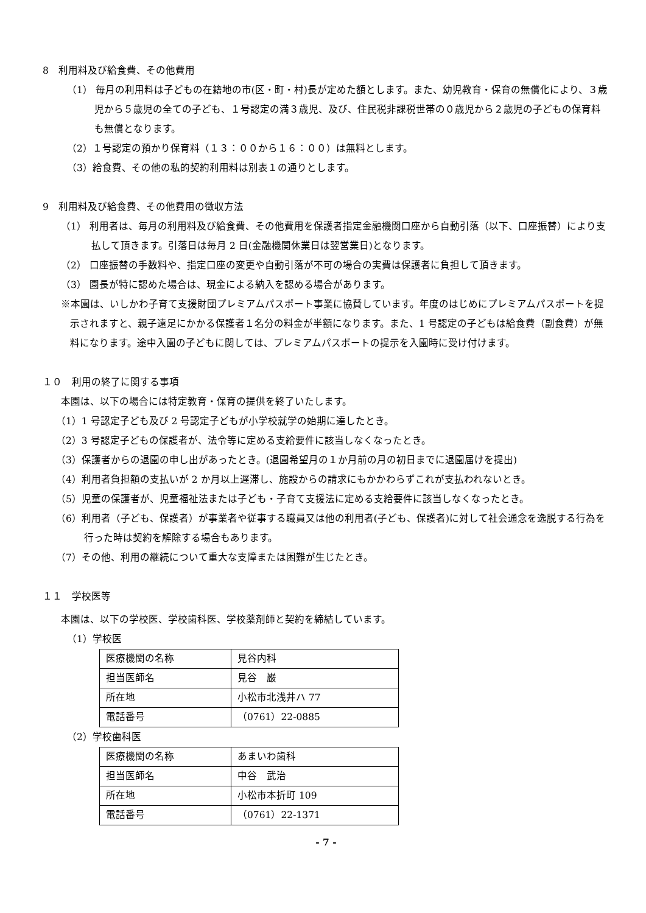8　利用料及び給食費、その他費用
（1） 毎月の利用料は子どもの在籍地の市(区・町・村)長が定めた額とします。また、幼児教育・保育の無償化により、３歳児から５歳児の全ての子ども、１号認定の満３歳児、及び、住民税非課税世帯の０歳児から２歳児の子どもの保育料も無償となります。
（2）１号認定の預かり保育料（１３：００から１６：００）は無料とします。
（3）給食費、その他の私的契約利用料は別表１の通りとします。
9　利用料及び給食費、その他費用の徴収方法
（1） 利用者は、毎月の利用料及び給食費、その他費用を保護者指定金融機関口座から自動引落（以下、口座振替）により支払して頂きます。引落日は毎月 2 日(金融機関休業日は翌営業日)となります。
（2） 口座振替の手数料や、指定口座の変更や自動引落が不可の場合の実費は保護者に負担して頂きます。
（3） 園長が特に認めた場合は、現金による納入を認める場合があります。
※本園は、いしかわ子育て支援財団プレミアムパスポート事業に協賛しています。年度のはじめにプレミアムパスポートを提示されますと、親子遠足にかかる保護者１名分の料金が半額になります。また、1 号認定の子どもは給食費（副食費）が無料になります。途中入園の子どもに関しては、プレミアムパスポートの提示を入園時に受け付けます。
１０　利用の終了に関する事項
本園は、以下の場合には特定教育・保育の提供を終了いたします。
（1）1 号認定子ども及び 2 号認定子どもが小学校就学の始期に達したとき。
（2）3 号認定子どもの保護者が、法令等に定める支給要件に該当しなくなったとき。
（3）保護者からの退園の申し出があったとき。(退園希望月の１か月前の月の初日までに退園届けを提出)
（4）利用者負担額の支払いが 2 か月以上遅滞し、施設からの請求にもかかわらずこれが支払われないとき。
（5）児童の保護者が、児童福祉法または子ども・子育て支援法に定める支給要件に該当しなくなったとき。
（6）利用者（子ども、保護者）が事業者や従事する職員又は他の利用者(子ども、保護者)に対して社会通念を逸脱する行為を行った時は契約を解除する場合もあります。
（7）その他、利用の継続について重大な支障または困難が生じたとき。
１１　学校医等
本園は、以下の学校医、学校歯科医、学校薬剤師と契約を締結しています。
（1）学校医
| 医療機関の名称 | 見谷内科 |
| 担当医師名 | 見谷 巌 |
| 所在地 | 小松市北浅井ハ 77 |
| 電話番号 | （0761）22-0885 |
（2）学校歯科医
| 医療機関の名称 | あまいわ歯科 |
| 担当医師名 | 中谷 武治 |
| 所在地 | 小松市本折町 109 |
| 電話番号 | （0761）22-1371 |
- 7 -